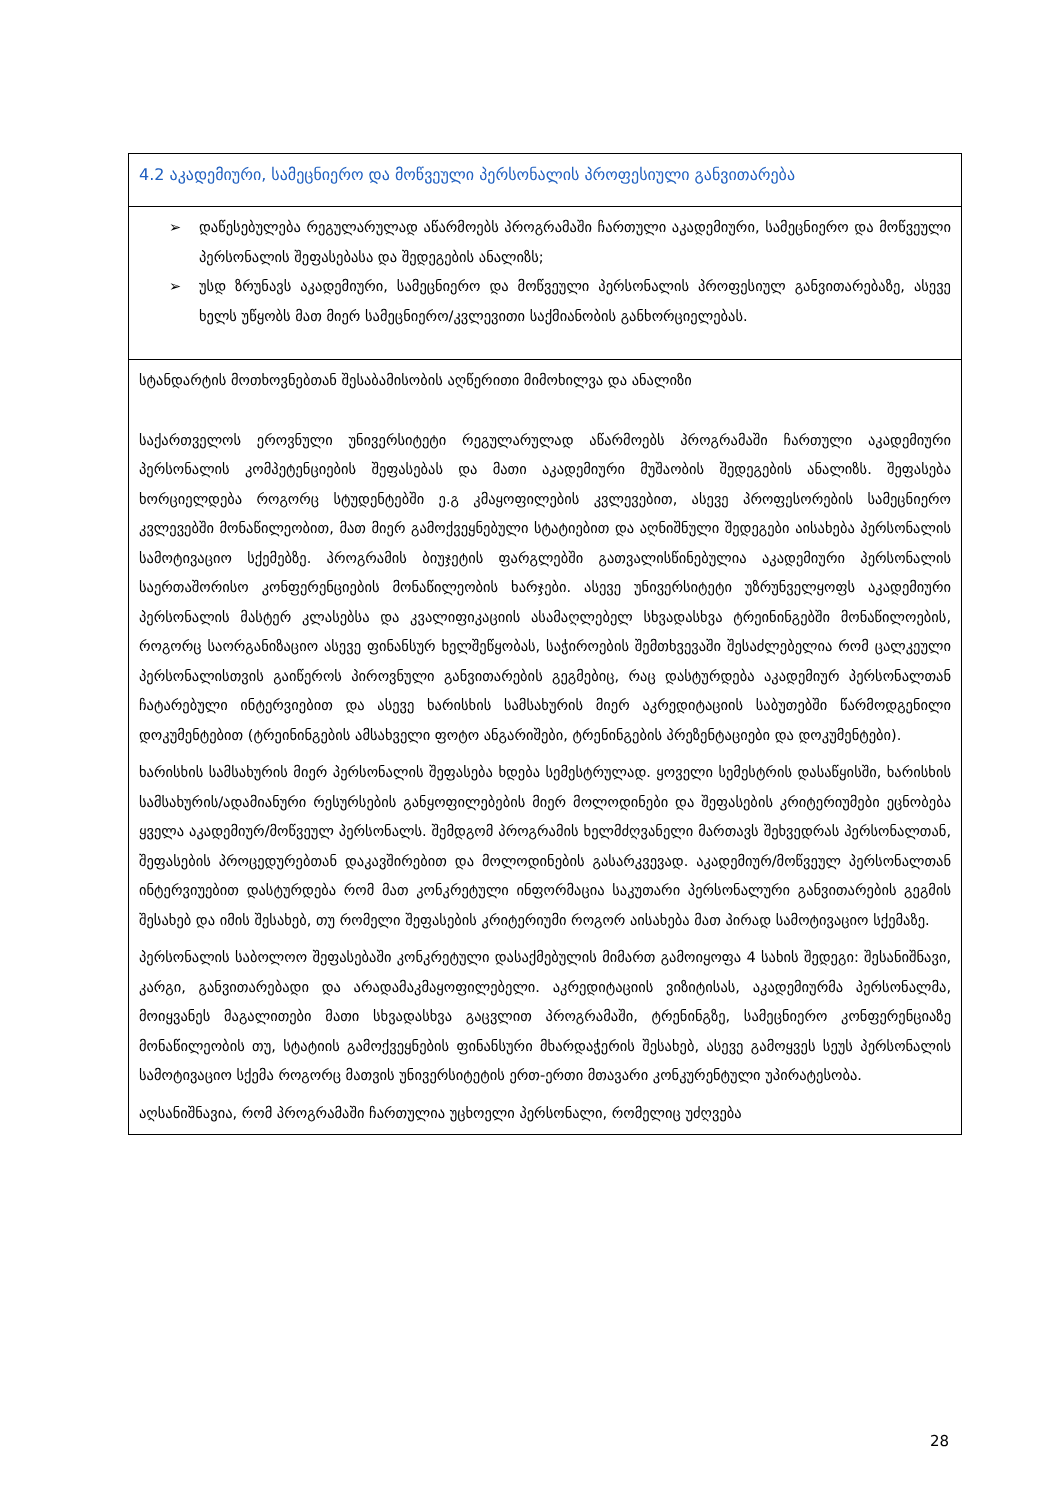| 4.2 აკადემიური, სამეცნიერო და მოწვეული პერსონალის პროფესიული განვითარება |
| ➢ დაწესებულება რეგულარულად აწარმოებს პროგრამაში ჩართული აკადემიური, სამეცნიერო და მოწვეული პერსონალის შეფასებასა და შედეგების ანალიზს; ➢ უსდ ზრუნავს აკადემიური, სამეცნიერო და მოწვეული პერსონალის პროფესიულ განვითარებაზე, ასევე ხელს უწყობს მათ მიერ სამეცნიერო/კვლევითი საქმიანობის განხორციელებას. |
| სტანდარტის მოთხოვნებთან შესაბამისობის აღწერითი მიმოხილვა და ანალიზი საქართველოს ეროვნული უნივერსიტეტი რეგულარულად აწარმოებს პროგრამაში ჩართული აკადემიური პერსონალის კომპეტენციების შეფასებას და მათი აკადემიური მუშაობის შედეგების ანალიზს. შეფასება ხორციელდება როგორც სტუდენტებში ე.გ კმაყოფილების კვლევებით, ასევე პროფესორების სამეცნიერო კვლევებში მონაწილეობით, მათ მიერ გამოქვეყნებული სტატიებით და აღნიშნული შედეგები აისახება პერსონალის სამოტივაციო სქემებზე. პროგრამის ბიუჯეტის ფარგლებში გათვალისწინებულია აკადემიური პერსონალის საერთაშორისო კონფერენციების მონაწილეობის ხარჯები. ასევე უნივერსიტეტი უზრუნველყოფს აკადემიური პერსონალის მასტერ კლასებსა და კვალიფიკაციის ასამაღლებელ სხვადასხვა ტრეინინგებში მონაწილოების, როგორც საორგანიზაციო ასევე ფინანსურ ხელშეწყობას, საჭიროების შემთხვევაში შესაძლებელია რომ ცალკეული პერსონალისთვის გაიწეროს პიროვნული განვითარების გეგმებიც, რაც დასტურდება აკადემიურ პერსონალთან ჩატარებული ინტერვიებით და ასევე ხარისხის სამსახურის მიერ აკრედიტაციის საბუთებში წარმოდგენილი დოკუმენტებით (ტრეინინგების ამსახველი ფოტო ანგარიშები, ტრენინგების პრეზენტაციები და დოკუმენტები). ხარისხის სამსახურის მიერ პერსონალის შეფასება ხდება სემესტრულად. ყოველი სემესტრის დასაწყისში, ხარისხის სამსახურის/ადამიანური რესურსების განყოფილებების მიერ მოლოდინები და შეფასების კრიტერიუმები ეცნობება ყველა აკადემიურ/მოწვეულ პერსონალს. შემდგომ პროგრამის ხელმძღვანელი მართავს შეხვედრას პერსონალთან, შეფასების პროცედურებთან დაკავშირებით და მოლოდინების გასარკვევად. აკადემიურ/მოწვეულ პერსონალთან ინტერვიუებით დასტურდება რომ მათ კონკრეტული ინფორმაცია საკუთარი პერსონალური განვითარების გეგმის შესახებ და იმის შესახებ, თუ რომელი შეფასების კრიტერიუმი როგორ აისახება მათ პირად სამოტივაციო სქემაზე. პერსონალის საბოლოო შეფასებაში კონკრეტული დასაქმებულის მიმართ გამოიყოფა 4 სახის შედეგი: შესანიშნავი, კარგი, განვითარებადი და არადამაკმაყოფილებელი. აკრედიტაციის ვიზიტისას, აკადემიურმა პერსონალმა, მოიყვანეს მაგალითები მათი სხვადასხვა გაცვლით პროგრამაში, ტრენინგზე, სამეცნიერო კონფერენციაზე მონაწილეობის თუ, სტატიის გამოქვეყნების ფინანსური მხარდაჭერის შესახებ, ასევე გამოყვეს სეუს პერსონალის სამოტივაციო სქემა როგორც მათვის უნივერსიტეტის ერთ-ერთი მთავარი კონკურენტული უპირატესობა. აღსანიშნავია, რომ პროგრამაში ჩართულია უცხოელი პერსონალი, რომელიც უძღვება |
28